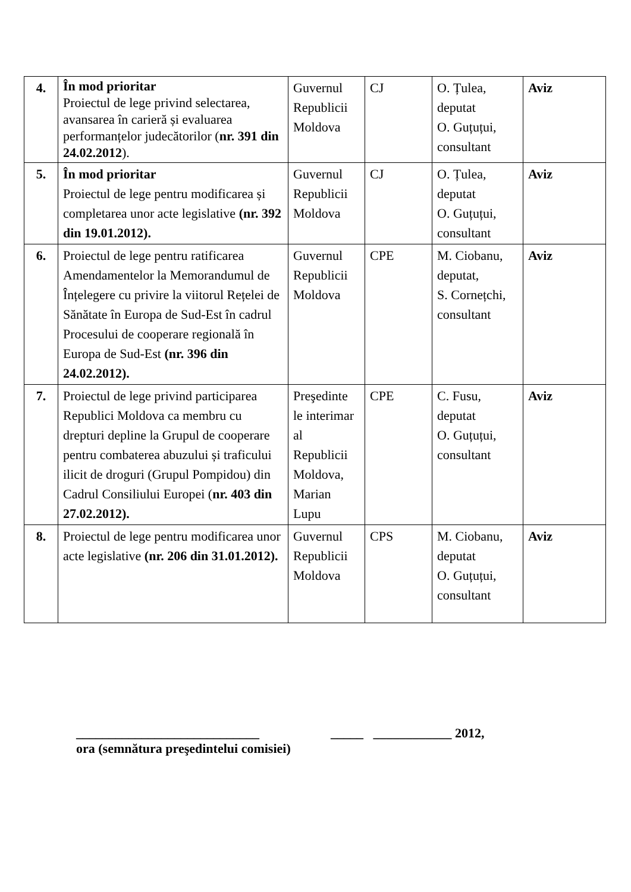| 4. | În mod prioritar Proiectul de lege privind selectarea, avansarea în carieră și evaluarea performanțelor judecătorilor ( nr. 391 din 24.02.2012 ). | Guvernul Republicii Moldova | CJ | O. Țulea, deputat O. Guțuțui, consultant | Aviz |
| 5. | În mod prioritar Proiectul de lege pentru modificarea și completarea unor acte legislative (nr. 392 din 19.01.2012). | Guvernul Republicii Moldova | CJ | O. Țulea, deputat O. Guțuțui, consultant | Aviz |
| 6. | Proiectul de lege pentru ratificarea Amendamentelor la Memorandumul de Înțelegere cu privire la viitorul Rețelei de Sănătate în Europa de Sud-Est în cadrul Procesului de cooperare regională în Europa de Sud-Est (nr. 396 din 24.02.2012). | Guvernul Republicii Moldova | CPE | M. Ciobanu, deputat, S. Cornețchi, consultant | Aviz |
| 7. | Proiectul de lege privind participarea Republici Moldova ca membru cu drepturi depline la Grupul de cooperare pentru combaterea abuzului și traficului ilicit de droguri (Grupul Pompidou) din Cadrul Consiliului Europei ( nr. 403 din 27.02.2012). | Preşedinte le interimar al Republicii Moldova, Marian Lupu | CPE | C. Fusu, deputat O. Guțuțui, consultant | Aviz |
| 8. | Proiectul de lege pentru modificarea unor acte legislative (nr. 206 din 31.01.2012). | Guvernul Republicii Moldova | CPS | M. Ciobanu, deputat O. Guțuțui, consultant | Aviz |
____________________________ _____ ____________ 2012,
ora (semnătura preşedintelui comisiei)